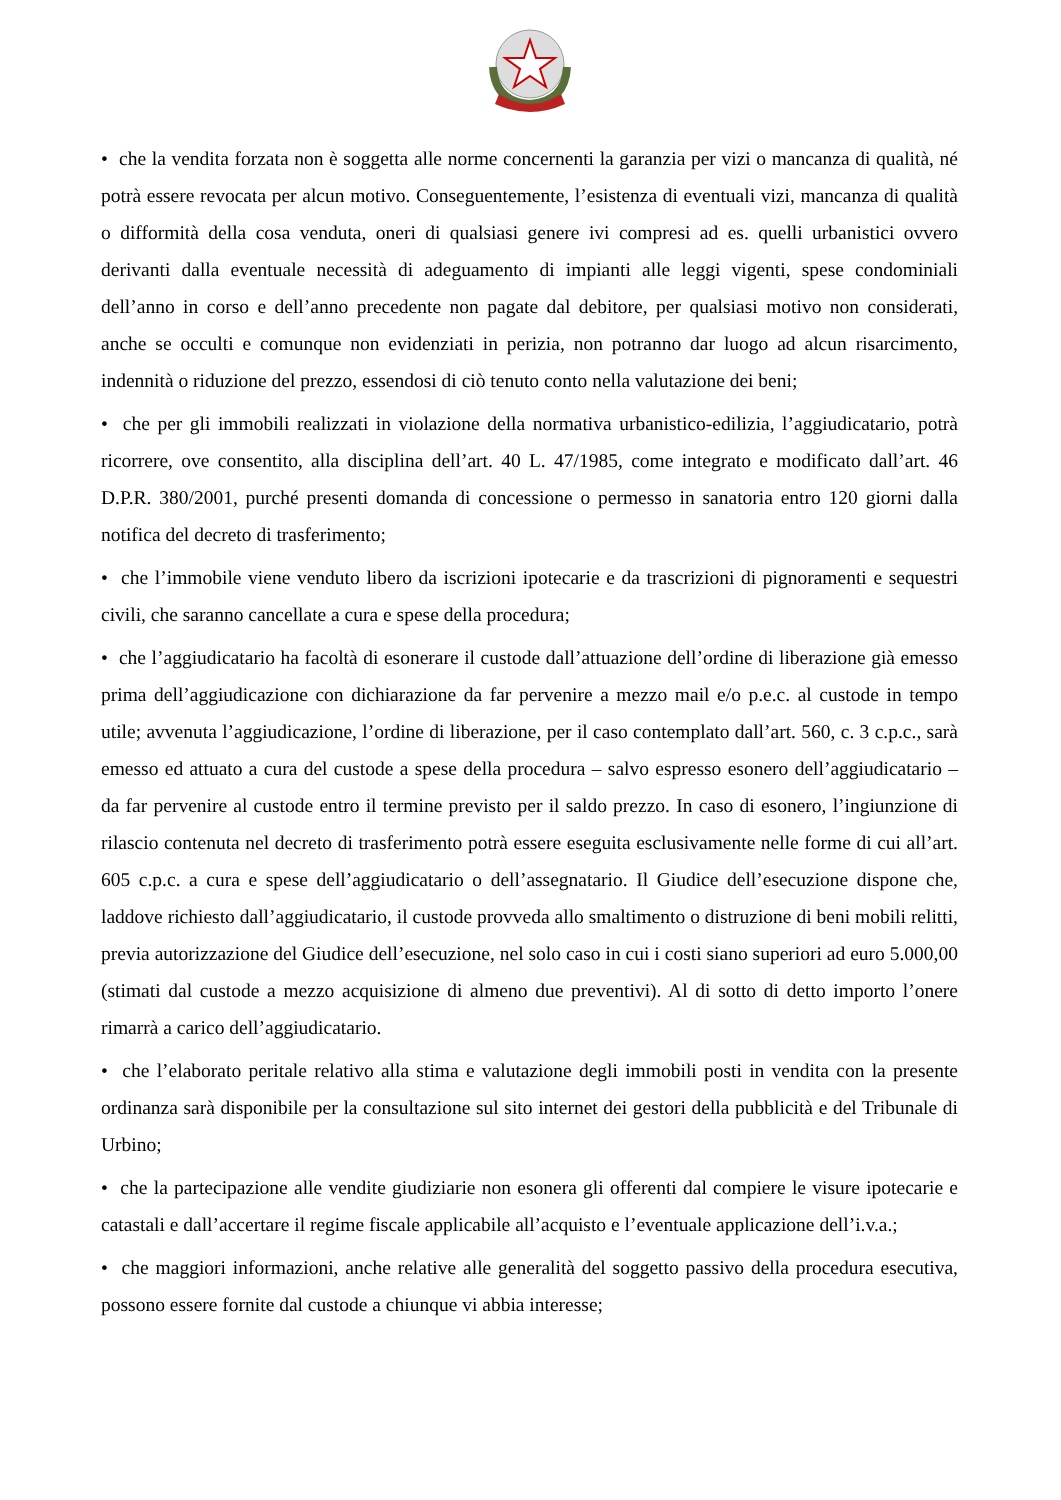• che la vendita forzata non è soggetta alle norme concernenti la garanzia per vizi o mancanza di qualità, né potrà essere revocata per alcun motivo. Conseguentemente, l’esistenza di eventuali vizi, mancanza di qualità o difformità della cosa venduta, oneri di qualsiasi genere ivi compresi ad es. quelli urbanistici ovvero derivanti dalla eventuale necessità di adeguamento di impianti alle leggi vigenti, spese condominiali dell’anno in corso e dell’anno precedente non pagate dal debitore, per qualsiasi motivo non considerati, anche se occulti e comunque non evidenziati in perizia, non potranno dar luogo ad alcun risarcimento, indennità o riduzione del prezzo, essendosi di ciò tenuto conto nella valutazione dei beni;
• che per gli immobili realizzati in violazione della normativa urbanistico-edilizia, l’aggiudicatario, potrà ricorrere, ove consentito, alla disciplina dell’art. 40 L. 47/1985, come integrato e modificato dall’art. 46 D.P.R. 380/2001, purché presenti domanda di concessione o permesso in sanatoria entro 120 giorni dalla notifica del decreto di trasferimento;
• che l’immobile viene venduto libero da iscrizioni ipotecarie e da trascrizioni di pignoramenti e sequestri civili, che saranno cancellate a cura e spese della procedura;
• che l’aggiudicatario ha facoltà di esonerare il custode dall’attuazione dell’ordine di liberazione già emesso prima dell’aggiudicazione con dichiarazione da far pervenire a mezzo mail e/o p.e.c. al custode in tempo utile; avvenuta l’aggiudicazione, l’ordine di liberazione, per il caso contemplato dall’art. 560, c. 3 c.p.c., sarà emesso ed attuato a cura del custode a spese della procedura – salvo espresso esonero dell’aggiudicatario – da far pervenire al custode entro il termine previsto per il saldo prezzo. In caso di esonero, l’ingiunzione di rilascio contenuta nel decreto di trasferimento potrà essere eseguita esclusivamente nelle forme di cui all’art. 605 c.p.c. a cura e spese dell’aggiudicatario o dell’assegnatario. Il Giudice dell’esecuzione dispone che, laddove richiesto dall’aggiudicatario, il custode provveda allo smaltimento o distruzione di beni mobili relitti, previa autorizzazione del Giudice dell’esecuzione, nel solo caso in cui i costi siano superiori ad euro 5.000,00 (stimati dal custode a mezzo acquisizione di almeno due preventivi). Al di sotto di detto importo l’onere rimarrà a carico dell’aggiudicatario.
• che l’elaborato peritale relativo alla stima e valutazione degli immobili posti in vendita con la presente ordinanza sarà disponibile per la consultazione sul sito internet dei gestori della pubblicità e del Tribunale di Urbino;
• che la partecipazione alle vendite giudiziarie non esonera gli offerenti dal compiere le visure ipotecarie e catastali e dall’accertare il regime fiscale applicabile all’acquisto e l’eventuale applicazione dell’i.v.a.;
• che maggiori informazioni, anche relative alle generalità del soggetto passivo della procedura esecutiva, possono essere fornite dal custode a chiunque vi abbia interesse;